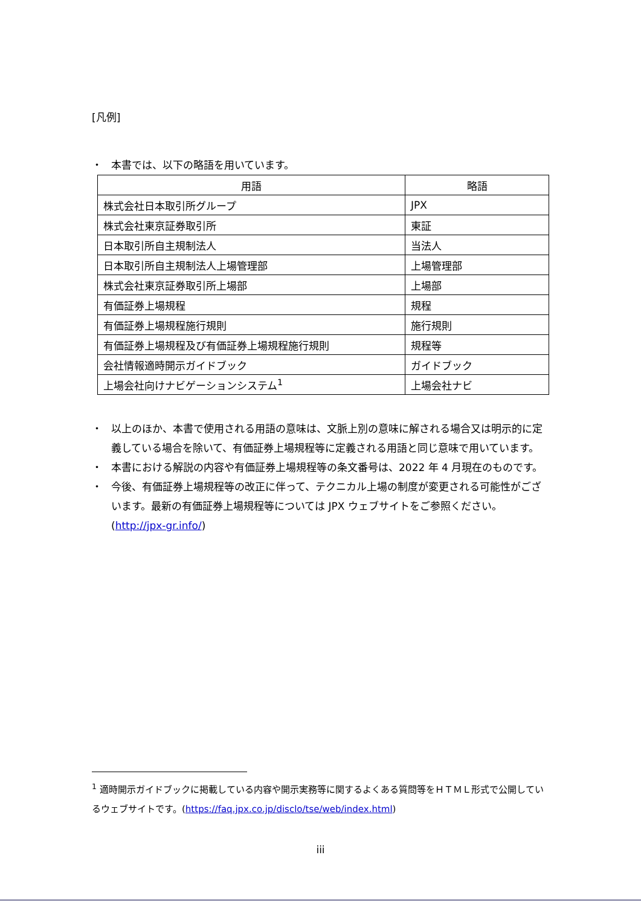[凡例]
・ 本書では、以下の略語を用いています。
| 用語 | 略語 |
| --- | --- |
| 株式会社日本取引所グループ | JPX |
| 株式会社東京証券取引所 | 東証 |
| 日本取引所自主規制法人 | 当法人 |
| 日本取引所自主規制法人上場管理部 | 上場管理部 |
| 株式会社東京証券取引所上場部 | 上場部 |
| 有価証券上場規程 | 規程 |
| 有価証券上場規程施行規則 | 施行規則 |
| 有価証券上場規程及び有価証券上場規程施行規則 | 規程等 |
| 会社情報適時開示ガイドブック | ガイドブック |
| 上場会社向けナビゲーションシステム<sup>1</sup> | 上場会社ナビ |
・ 以上のほか、本書で使用される用語の意味は、文脈上別の意味に解される場合又は明示的に定義している場合を除いて、有価証券上場規程等に定義される用語と同じ意味で用いています。
・ 本書における解説の内容や有価証券上場規程等の条文番号は、2022 年 4 月現在のものです。
・ 今後、有価証券上場規程等の改正に伴って、テクニカル上場の制度が変更される可能性がございます。最新の有価証券上場規程等については JPX ウェブサイトをご参照ください。(http://jpx-gr.info/)
<sup>1</sup> 適時開示ガイドブックに掲載している内容や開示実務等に関するよくある質問等をＨＴＭＬ形式で公開しているウェブサイトです。(https://faq.jpx.co.jp/disclo/tse/web/index.html)
iii